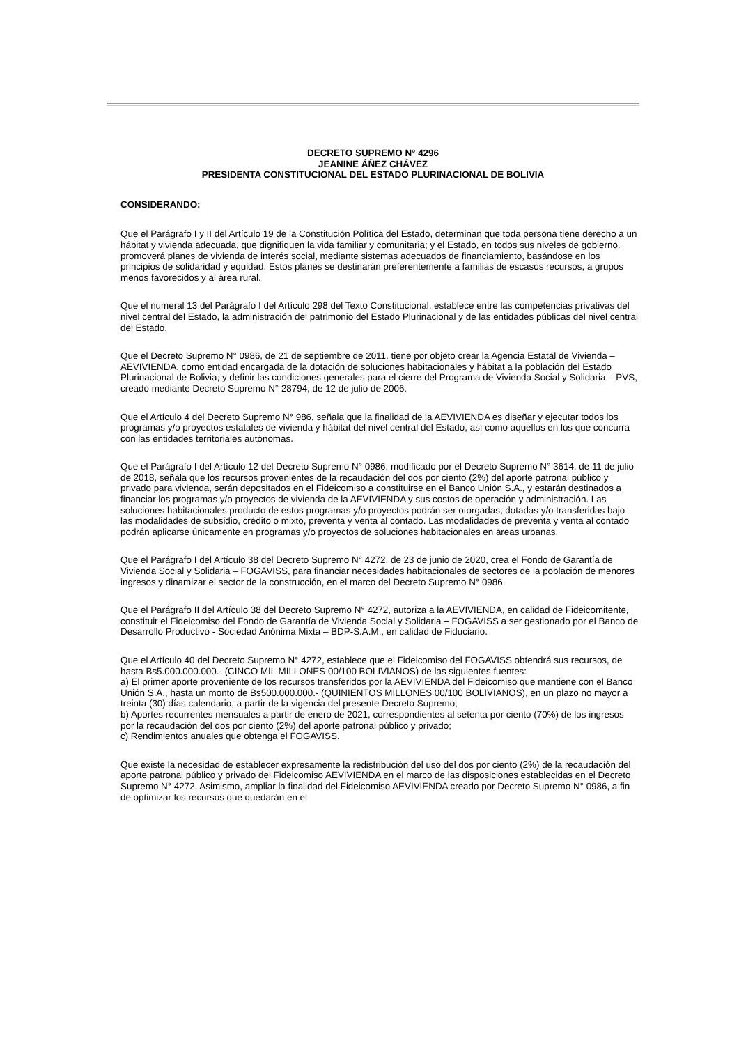DECRETO SUPREMO N° 4296
JEANINE ÁÑEZ CHÁVEZ
PRESIDENTA CONSTITUCIONAL DEL ESTADO PLURINACIONAL DE BOLIVIA
CONSIDERANDO:
Que el Parágrafo I y II del Artículo 19 de la Constitución Política del Estado, determinan que toda persona tiene derecho a un hábitat y vivienda adecuada, que dignifiquen la vida familiar y comunitaria; y el Estado, en todos sus niveles de gobierno, promoverá planes de vivienda de interés social, mediante sistemas adecuados de financiamiento, basándose en los principios de solidaridad y equidad. Estos planes se destinarán preferentemente a familias de escasos recursos, a grupos menos favorecidos y al área rural.
Que el numeral 13 del Parágrafo I del Artículo 298 del Texto Constitucional, establece entre las competencias privativas del nivel central del Estado, la administración del patrimonio del Estado Plurinacional y de las entidades públicas del nivel central del Estado.
Que el Decreto Supremo N° 0986, de 21 de septiembre de 2011, tiene por objeto crear la Agencia Estatal de Vivienda – AEVIVIENDA, como entidad encargada de la dotación de soluciones habitacionales y hábitat a la población del Estado Plurinacional de Bolivia; y definir las condiciones generales para el cierre del Programa de Vivienda Social y Solidaria – PVS, creado mediante Decreto Supremo N° 28794, de 12 de julio de 2006.
Que el Artículo 4 del Decreto Supremo N° 986, señala que la finalidad de la AEVIVIENDA es diseñar y ejecutar todos los programas y/o proyectos estatales de vivienda y hábitat del nivel central del Estado, así como aquellos en los que concurra con las entidades territoriales autónomas.
Que el Parágrafo I del Artículo 12 del Decreto Supremo N° 0986, modificado por el Decreto Supremo N° 3614, de 11 de julio de 2018, señala que los recursos provenientes de la recaudación del dos por ciento (2%) del aporte patronal público y privado para vivienda, serán depositados en el Fideicomiso a constituirse en el Banco Unión S.A., y estarán destinados a financiar los programas y/o proyectos de vivienda de la AEVIVIENDA y sus costos de operación y administración. Las soluciones habitacionales producto de estos programas y/o proyectos podrán ser otorgadas, dotadas y/o transferidas bajo las modalidades de subsidio, crédito o mixto, preventa y venta al contado. Las modalidades de preventa y venta al contado podrán aplicarse únicamente en programas y/o proyectos de soluciones habitacionales en áreas urbanas.
Que el Parágrafo I del Artículo 38 del Decreto Supremo N° 4272, de 23 de junio de 2020, crea el Fondo de Garantía de Vivienda Social y Solidaria – FOGAVISS, para financiar necesidades habitacionales de sectores de la población de menores ingresos y dinamizar el sector de la construcción, en el marco del Decreto Supremo N° 0986.
Que el Parágrafo II del Artículo 38 del Decreto Supremo N° 4272, autoriza a la AEVIVIENDA, en calidad de Fideicomitente, constituir el Fideicomiso del Fondo de Garantía de Vivienda Social y Solidaria – FOGAVISS a ser gestionado por el Banco de Desarrollo Productivo - Sociedad Anónima Mixta – BDP-S.A.M., en calidad de Fiduciario.
Que el Artículo 40 del Decreto Supremo N° 4272, establece que el Fideicomiso del FOGAVISS obtendrá sus recursos, de hasta Bs5.000.000.000.- (CINCO MIL MILLONES 00/100 BOLIVIANOS) de las siguientes fuentes:
a) El primer aporte proveniente de los recursos transferidos por la AEVIVIENDA del Fideicomiso que mantiene con el Banco Unión S.A., hasta un monto de Bs500.000.000.- (QUINIENTOS MILLONES 00/100 BOLIVIANOS), en un plazo no mayor a treinta (30) días calendario, a partir de la vigencia del presente Decreto Supremo;
b) Aportes recurrentes mensuales a partir de enero de 2021, correspondientes al setenta por ciento (70%) de los ingresos por la recaudación del dos por ciento (2%) del aporte patronal público y privado;
c) Rendimientos anuales que obtenga el FOGAVISS.
Que existe la necesidad de establecer expresamente la redistribución del uso del dos por ciento (2%) de la recaudación del aporte patronal público y privado del Fideicomiso AEVIVIENDA en el marco de las disposiciones establecidas en el Decreto Supremo N° 4272. Asimismo, ampliar la finalidad del Fideicomiso AEVIVIENDA creado por Decreto Supremo N° 0986, a fin de optimizar los recursos que quedarán en el